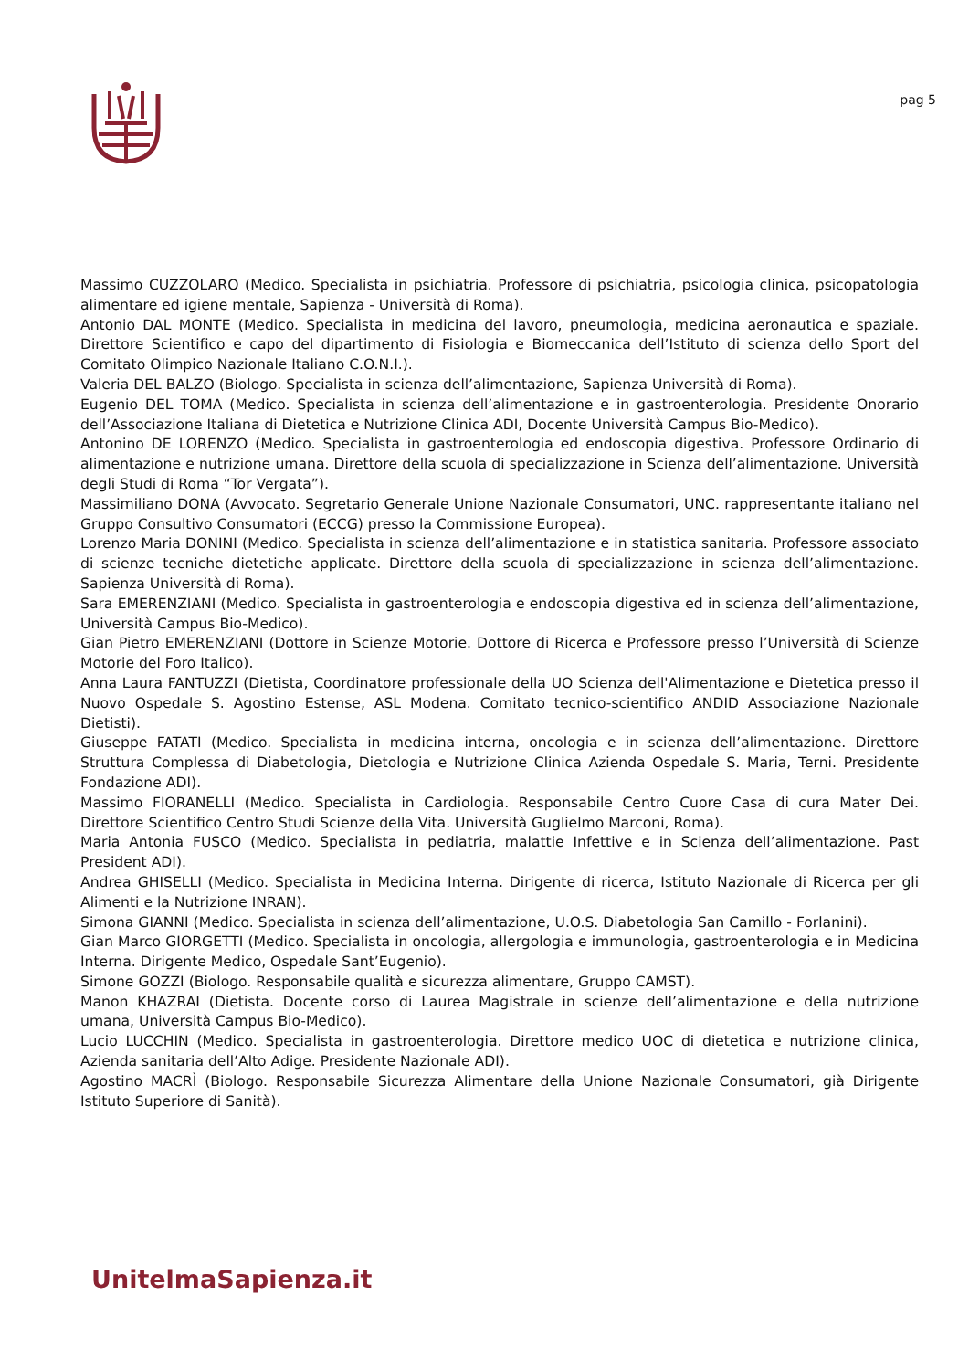pag 5
Massimo CUZZOLARO (Medico. Specialista in psichiatria. Professore di psichiatria, psicologia clinica, psicopatologia alimentare ed igiene mentale, Sapienza - Università di Roma).
Antonio DAL MONTE (Medico. Specialista in medicina del lavoro, pneumologia, medicina aeronautica e spaziale. Direttore Scientifico e capo del dipartimento di Fisiologia e Biomeccanica dell’Istituto di scienza dello Sport del Comitato Olimpico Nazionale Italiano C.O.N.I.).
Valeria DEL BALZO (Biologo. Specialista in scienza dell’alimentazione, Sapienza Università di Roma).
Eugenio DEL TOMA (Medico. Specialista in scienza dell’alimentazione e in gastroenterologia. Presidente Onorario dell’Associazione Italiana di Dietetica e Nutrizione Clinica ADI, Docente Università Campus Bio-Medico).
Antonino DE LORENZO (Medico. Specialista in gastroenterologia ed endoscopia digestiva. Professore Ordinario di alimentazione e nutrizione umana. Direttore della scuola di specializzazione in Scienza dell’alimentazione. Università degli Studi di Roma “Tor Vergata”).
Massimiliano DONA (Avvocato. Segretario Generale Unione Nazionale Consumatori, UNC. rappresentante italiano nel Gruppo Consultivo Consumatori (ECCG) presso la Commissione Europea).
Lorenzo Maria DONINI (Medico. Specialista in scienza dell’alimentazione e in statistica sanitaria. Professore associato di scienze tecniche dietetiche applicate. Direttore della scuola di specializzazione in scienza dell’alimentazione. Sapienza Università di Roma).
Sara EMERENZIANI (Medico. Specialista in gastroenterologia e endoscopia digestiva ed in scienza dell’alimentazione, Università Campus Bio-Medico).
Gian Pietro EMERENZIANI (Dottore in Scienze Motorie. Dottore di Ricerca e Professore presso l’Università di Scienze Motorie del Foro Italico).
Anna Laura FANTUZZI (Dietista, Coordinatore professionale della UO Scienza dell'Alimentazione e Dietetica presso il Nuovo Ospedale S. Agostino Estense, ASL Modena. Comitato tecnico-scientifico ANDID Associazione Nazionale Dietisti).
Giuseppe FATATI (Medico. Specialista in medicina interna, oncologia e in scienza dell’alimentazione. Direttore Struttura Complessa di Diabetologia, Dietologia e Nutrizione Clinica Azienda Ospedale S. Maria, Terni. Presidente Fondazione ADI).
Massimo FIORANELLI (Medico. Specialista in Cardiologia. Responsabile Centro Cuore Casa di cura Mater Dei. Direttore Scientifico Centro Studi Scienze della Vita. Università Guglielmo Marconi, Roma).
Maria Antonia FUSCO (Medico. Specialista in pediatria, malattie Infettive e in Scienza dell’alimentazione. Past President ADI).
Andrea GHISELLI (Medico. Specialista in Medicina Interna. Dirigente di ricerca, Istituto Nazionale di Ricerca per gli Alimenti e la Nutrizione INRAN).
Simona GIANNI (Medico. Specialista in scienza dell’alimentazione, U.O.S. Diabetologia San Camillo - Forlanini).
Gian Marco GIORGETTI (Medico. Specialista in oncologia, allergologia e immunologia, gastroenterologia e in Medicina Interna. Dirigente Medico, Ospedale Sant’Eugenio).
Simone GOZZI (Biologo. Responsabile qualità e sicurezza alimentare, Gruppo CAMST).
Manon KHAZRAI (Dietista. Docente corso di Laurea Magistrale in scienze dell’alimentazione e della nutrizione umana, Università Campus Bio-Medico).
Lucio LUCCHIN (Medico. Specialista in gastroenterologia. Direttore medico UOC di dietetica e nutrizione clinica, Azienda sanitaria dell’Alto Adige. Presidente Nazionale ADI).
Agostino MACRÌ (Biologo. Responsabile Sicurezza Alimentare della Unione Nazionale Consumatori, già Dirigente Istituto Superiore di Sanità).
UnitelmaSapienza.it